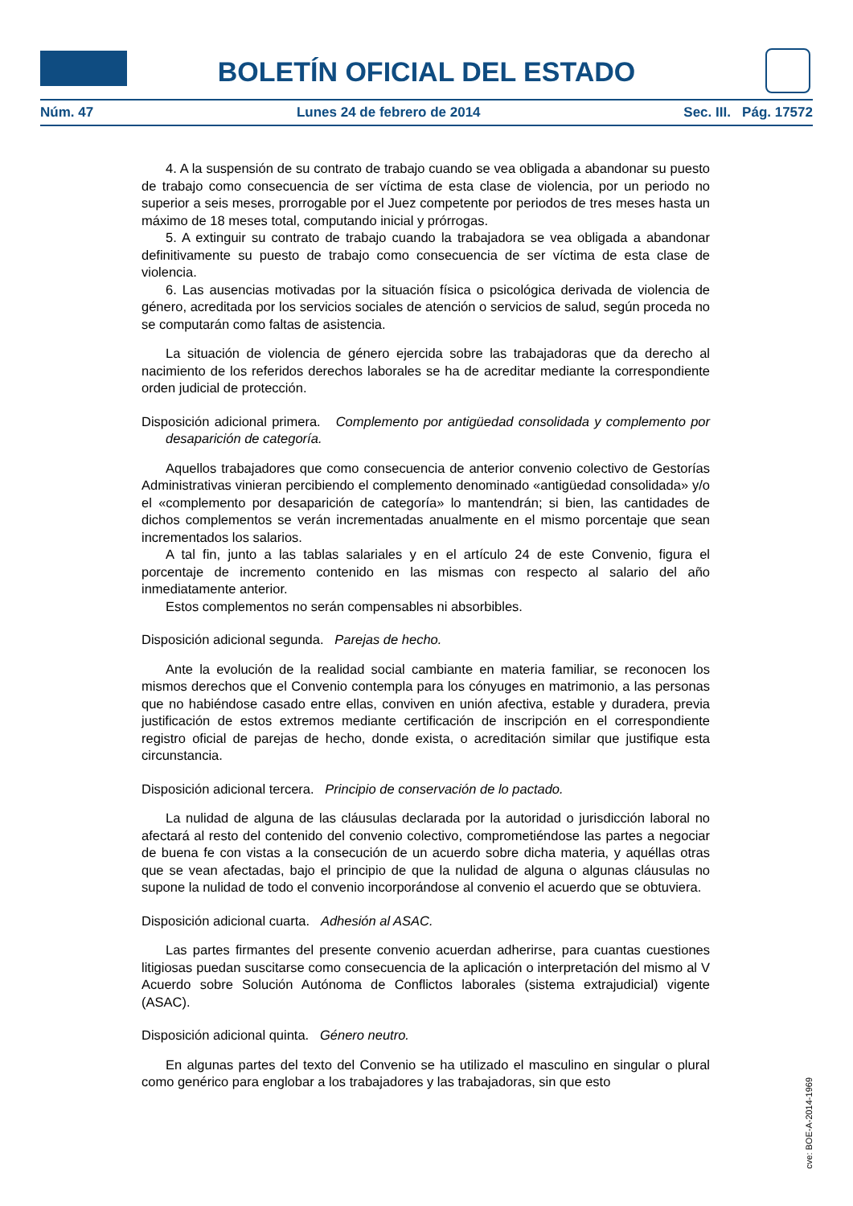BOLETÍN OFICIAL DEL ESTADO
Núm. 47 Lunes 24 de febrero de 2014 Sec. III. Pág. 17572
4. A la suspensión de su contrato de trabajo cuando se vea obligada a abandonar su puesto de trabajo como consecuencia de ser víctima de esta clase de violencia, por un periodo no superior a seis meses, prorrogable por el Juez competente por periodos de tres meses hasta un máximo de 18 meses total, computando inicial y prórrogas.
5. A extinguir su contrato de trabajo cuando la trabajadora se vea obligada a abandonar definitivamente su puesto de trabajo como consecuencia de ser víctima de esta clase de violencia.
6. Las ausencias motivadas por la situación física o psicológica derivada de violencia de género, acreditada por los servicios sociales de atención o servicios de salud, según proceda no se computarán como faltas de asistencia.
La situación de violencia de género ejercida sobre las trabajadoras que da derecho al nacimiento de los referidos derechos laborales se ha de acreditar mediante la correspondiente orden judicial de protección.
Disposición adicional primera. Complemento por antigüedad consolidada y complemento por desaparición de categoría.
Aquellos trabajadores que como consecuencia de anterior convenio colectivo de Gestorías Administrativas vinieran percibiendo el complemento denominado «antigüedad consolidada» y/o el «complemento por desaparición de categoría» lo mantendrán; si bien, las cantidades de dichos complementos se verán incrementadas anualmente en el mismo porcentaje que sean incrementados los salarios.
A tal fin, junto a las tablas salariales y en el artículo 24 de este Convenio, figura el porcentaje de incremento contenido en las mismas con respecto al salario del año inmediatamente anterior.
Estos complementos no serán compensables ni absorbibles.
Disposición adicional segunda. Parejas de hecho.
Ante la evolución de la realidad social cambiante en materia familiar, se reconocen los mismos derechos que el Convenio contempla para los cónyuges en matrimonio, a las personas que no habiéndose casado entre ellas, conviven en unión afectiva, estable y duradera, previa justificación de estos extremos mediante certificación de inscripción en el correspondiente registro oficial de parejas de hecho, donde exista, o acreditación similar que justifique esta circunstancia.
Disposición adicional tercera. Principio de conservación de lo pactado.
La nulidad de alguna de las cláusulas declarada por la autoridad o jurisdicción laboral no afectará al resto del contenido del convenio colectivo, comprometiéndose las partes a negociar de buena fe con vistas a la consecución de un acuerdo sobre dicha materia, y aquéllas otras que se vean afectadas, bajo el principio de que la nulidad de alguna o algunas cláusulas no supone la nulidad de todo el convenio incorporándose al convenio el acuerdo que se obtuviera.
Disposición adicional cuarta. Adhesión al ASAC.
Las partes firmantes del presente convenio acuerdan adherirse, para cuantas cuestiones litigiosas puedan suscitarse como consecuencia de la aplicación o interpretación del mismo al V Acuerdo sobre Solución Autónoma de Conflictos laborales (sistema extrajudicial) vigente (ASAC).
Disposición adicional quinta. Género neutro.
En algunas partes del texto del Convenio se ha utilizado el masculino en singular o plural como genérico para englobar a los trabajadores y las trabajadoras, sin que esto
cve: BOE-A-2014-1969